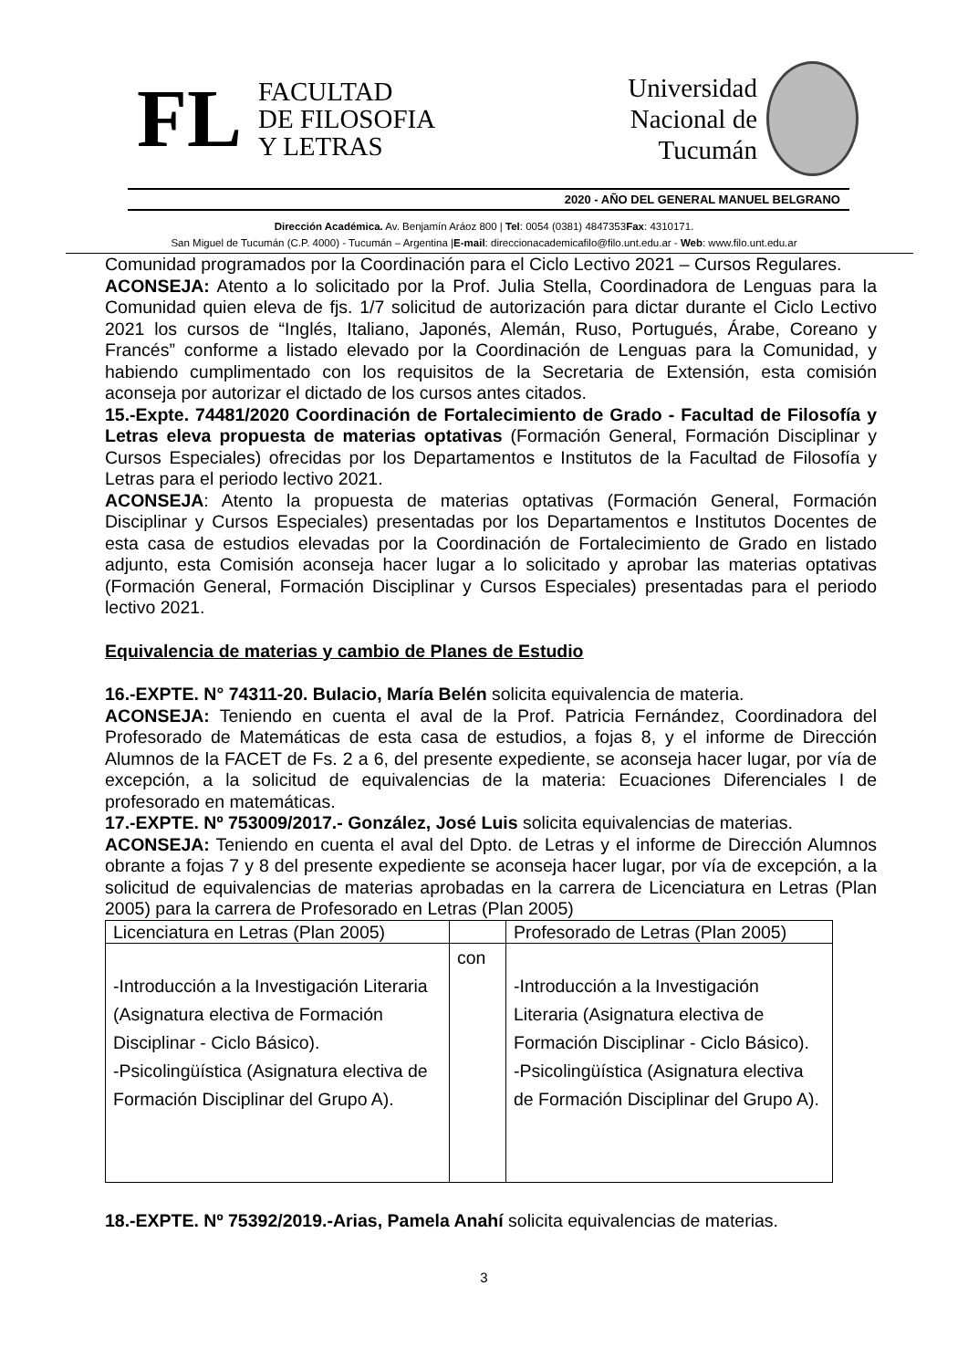FL
FACULTAD
DE FILOSOFIA
Y LETRAS
Universidad
Nacional de
Tucumán
2020 - AÑO DEL GENERAL MANUEL BELGRANO
Dirección Académica. Av. Benjamín Aráoz 800 | Tel: 0054 (0381) 4847353Fax: 4310171.
San Miguel de Tucumán (C.P. 4000) - Tucumán – Argentina |E-mail: direccionacademicafilo@filo.unt.edu.ar - Web: www.filo.unt.edu.ar
Comunidad programados por la Coordinación para el Ciclo Lectivo 2021 – Cursos Regulares.
ACONSEJA: Atento a lo solicitado por la Prof. Julia Stella, Coordinadora de Lenguas para la Comunidad quien eleva de fjs. 1/7 solicitud de autorización para dictar durante el Ciclo Lectivo 2021 los cursos de “Inglés, Italiano, Japonés, Alemán, Ruso, Portugués, Árabe, Coreano y Francés” conforme a listado elevado por la Coordinación de Lenguas para la Comunidad, y habiendo cumplimentado con los requisitos de la Secretaria de Extensión, esta comisión aconseja por autorizar el dictado de los cursos antes citados.
15.-Expte. 74481/2020 Coordinación de Fortalecimiento de Grado - Facultad de Filosofía y Letras eleva propuesta de materias optativas (Formación General, Formación Disciplinar y Cursos Especiales) ofrecidas por los Departamentos e Institutos de la Facultad de Filosofía y Letras para el periodo lectivo 2021.
ACONSEJA: Atento la propuesta de materias optativas (Formación General, Formación Disciplinar y Cursos Especiales) presentadas por los Departamentos e Institutos Docentes de esta casa de estudios elevadas por la Coordinación de Fortalecimiento de Grado en listado adjunto, esta Comisión aconseja hacer lugar a lo solicitado y aprobar las materias optativas (Formación General, Formación Disciplinar y Cursos Especiales) presentadas para el periodo lectivo 2021.
Equivalencia de materias y cambio de Planes de Estudio
16.-EXPTE. N° 74311-20. Bulacio, María Belén solicita equivalencia de materia.
ACONSEJA: Teniendo en cuenta el aval de la Prof. Patricia Fernández, Coordinadora del Profesorado de Matemáticas de esta casa de estudios, a fojas 8, y el informe de Dirección Alumnos de la FACET de Fs. 2 a 6, del presente expediente, se aconseja hacer lugar, por vía de excepción, a la solicitud de equivalencias de la materia: Ecuaciones Diferenciales I de profesorado en matemáticas.
17.-EXPTE. Nº 753009/2017.- González, José Luis solicita equivalencias de materias.
ACONSEJA: Teniendo en cuenta el aval del Dpto. de Letras y el informe de Dirección Alumnos obrante a fojas 7 y 8 del presente expediente se aconseja hacer lugar, por vía de excepción, a la solicitud de equivalencias de materias aprobadas en la carrera de Licenciatura en Letras (Plan 2005) para la carrera de Profesorado en Letras (Plan 2005)
| Licenciatura en Letras (Plan 2005) | | Profesorado de Letras (Plan 2005) |
| -Introducción a la Investigación Literaria (Asignatura electiva de Formación Disciplinar - Ciclo Básico). -Psicolingüística (Asignatura electiva de Formación Disciplinar del Grupo A). | con | -Introducción a la Investigación Literaria (Asignatura electiva de Formación Disciplinar - Ciclo Básico). -Psicolingüística (Asignatura electiva de Formación Disciplinar del Grupo A). |
18.-EXPTE. Nº 75392/2019.-Arias, Pamela Anahí solicita equivalencias de materias.
3